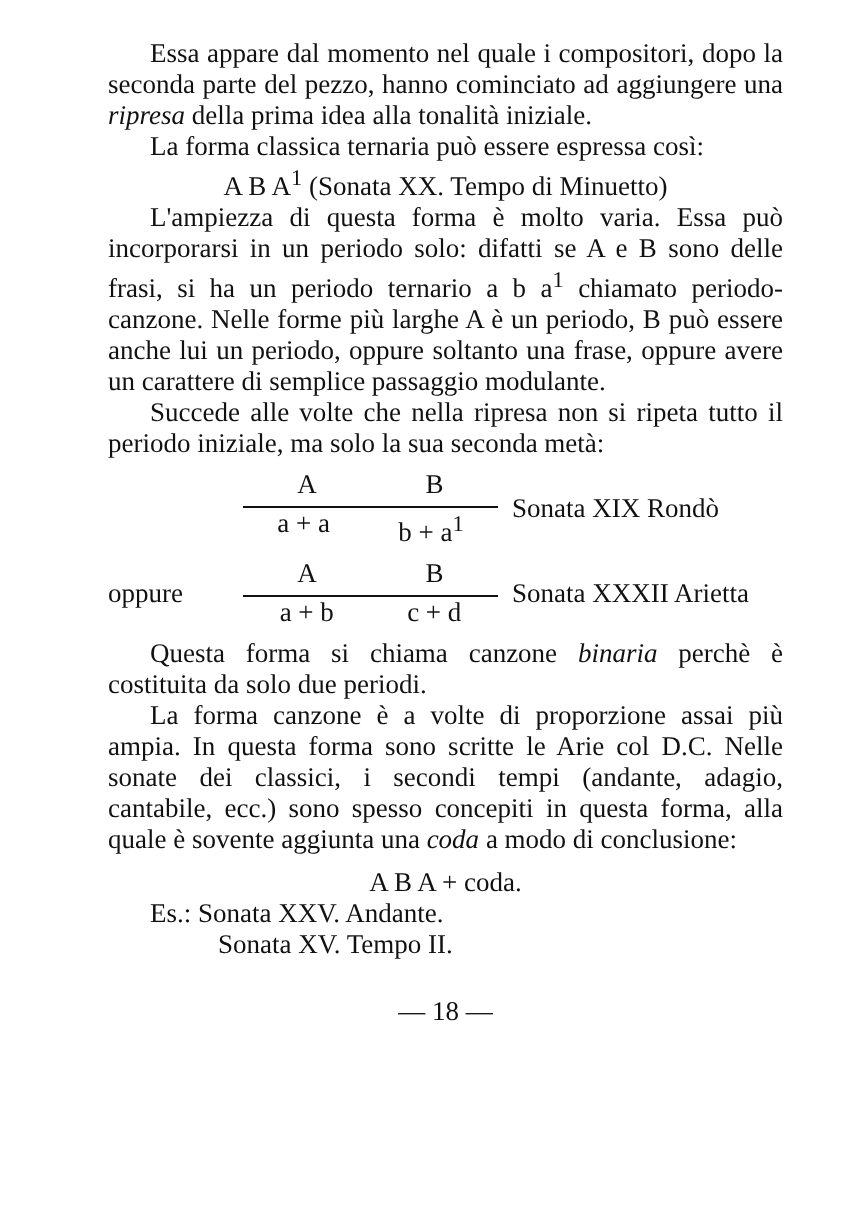Essa appare dal momento nel quale i compositori, dopo la seconda parte del pezzo, hanno cominciato ad aggiungere una ripresa della prima idea alla tonalità iniziale.
La forma classica ternaria può essere espressa così:
A B A<sup>1</sup> (Sonata XX. Tempo di Minuetto)
L'ampiezza di questa forma è molto varia. Essa può incorporarsi in un periodo solo: difatti se A e B sono delle frasi, si ha un periodo ternario a b a<sup>1</sup> chiamato periodo-canzone. Nelle forme più larghe A è un periodo, B può essere anche lui un periodo, oppure soltanto una frase, oppure avere un carattere di semplice passaggio modulante.
Succede alle volte che nella ripresa non si ripeta tutto il periodo iniziale, ma solo la sua seconda metà:
A B
a + a b + a<sup>1</sup>
Sonata XIX Rondò
oppure
A B
a + b c + d
Sonata XXXII Arietta
Questa forma si chiama canzone binaria perchè è costituita da solo due periodi.
La forma canzone è a volte di proporzione assai più ampia. In questa forma sono scritte le Arie col D.C. Nelle sonate dei classici, i secondi tempi (andante, adagio, cantabile, ecc.) sono spesso concepiti in questa forma, alla quale è sovente aggiunta una coda a modo di conclusione:
A B A + coda.
Es.: Sonata XXV. Andante.
Sonata XV. Tempo II.
— 18 —